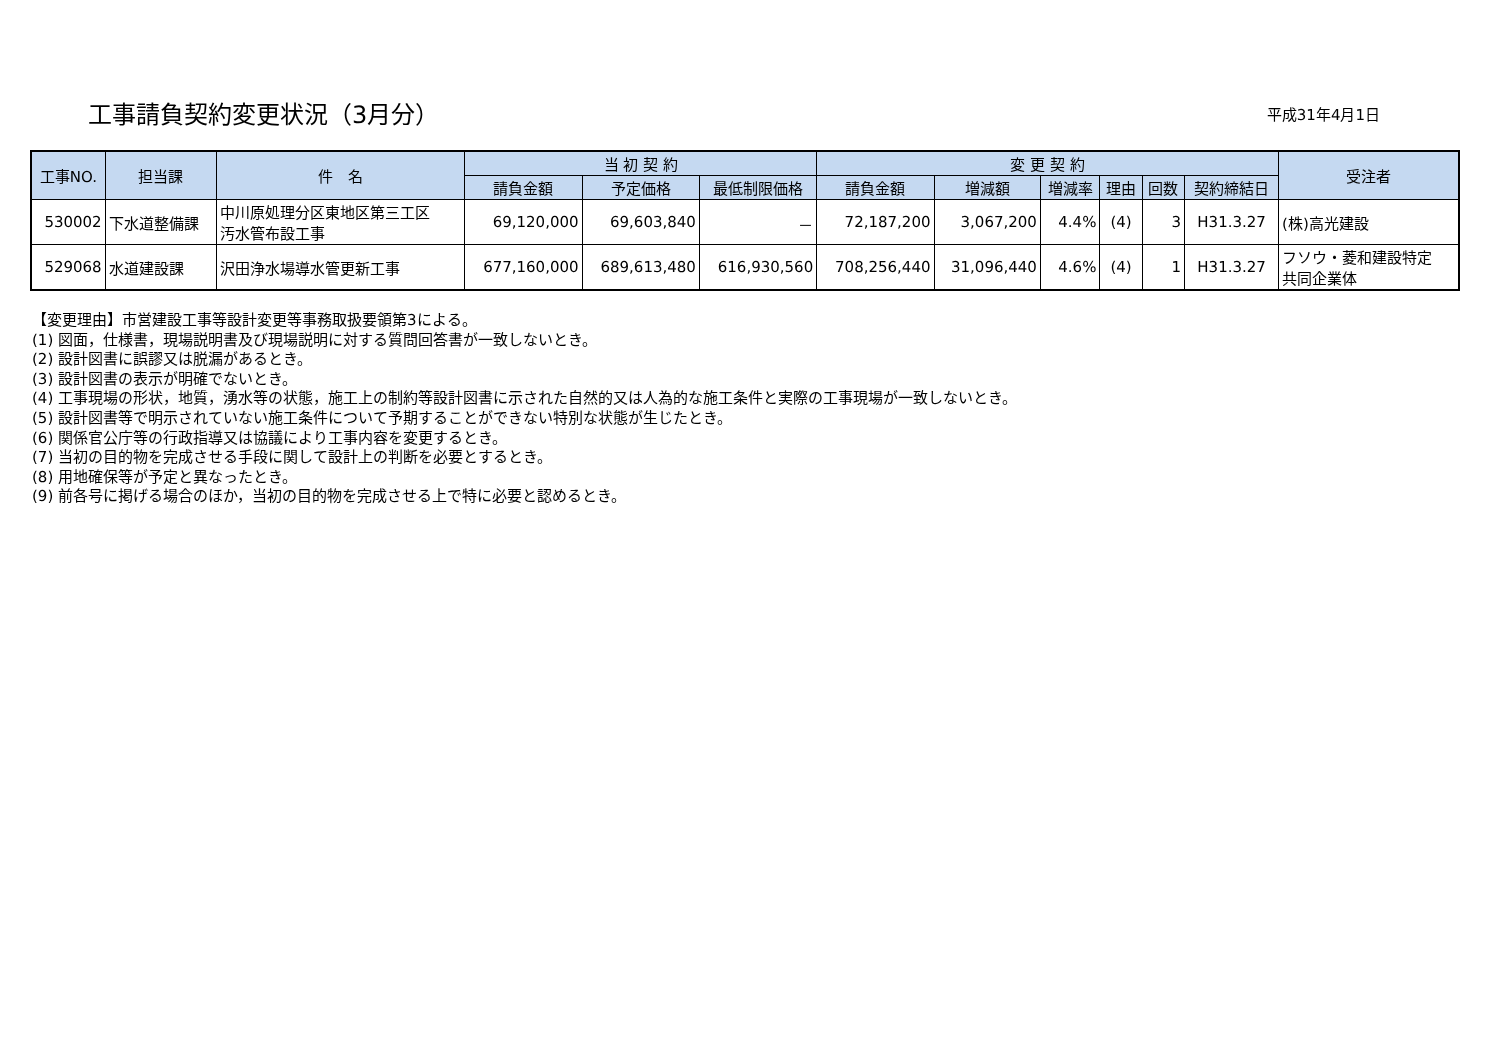工事請負契約変更状況（3月分）
平成31年4月1日
| 工事NO. | 担当課 | 件 名 | 当 初 契 約 | | | 変 更 契 約 | | | | | | 受注者 |
| --- | --- | --- | --- | --- | --- | --- | --- | --- | --- | --- | --- | --- |
| | | | 請負金額 | 予定価格 | 最低制限価格 | 請負金額 | 増減額 | 増減率 | 理由 | 回数 | 契約締結日 | |
| 530002 | 下水道整備課 | 中川原処理分区東地区第三工区 汚水管布設工事 | 69,120,000 | 69,603,840 | － | 72,187,200 | 3,067,200 | 4.4% | (4) | 3 | H31.3.27 | (株)高光建設 |
| 529068 | 水道建設課 | 沢田浄水場導水管更新工事 | 677,160,000 | 689,613,480 | 616,930,560 | 708,256,440 | 31,096,440 | 4.6% | (4) | 1 | H31.3.27 | フソウ・菱和建設特定 共同企業体 |
【変更理由】市営建設工事等設計変更等事務取扱要領第3による。
(1) 図面，仕様書，現場説明書及び現場説明に対する質問回答書が一致しないとき。
(2) 設計図書に誤謬又は脱漏があるとき。
(3) 設計図書の表示が明確でないとき。
(4) 工事現場の形状，地質，湧水等の状態，施工上の制約等設計図書に示された自然的又は人為的な施工条件と実際の工事現場が一致しないとき。
(5) 設計図書等で明示されていない施工条件について予期することができない特別な状態が生じたとき。
(6) 関係官公庁等の行政指導又は協議により工事内容を変更するとき。
(7) 当初の目的物を完成させる手段に関して設計上の判断を必要とするとき。
(8) 用地確保等が予定と異なったとき。
(9) 前各号に掲げる場合のほか，当初の目的物を完成させる上で特に必要と認めるとき。